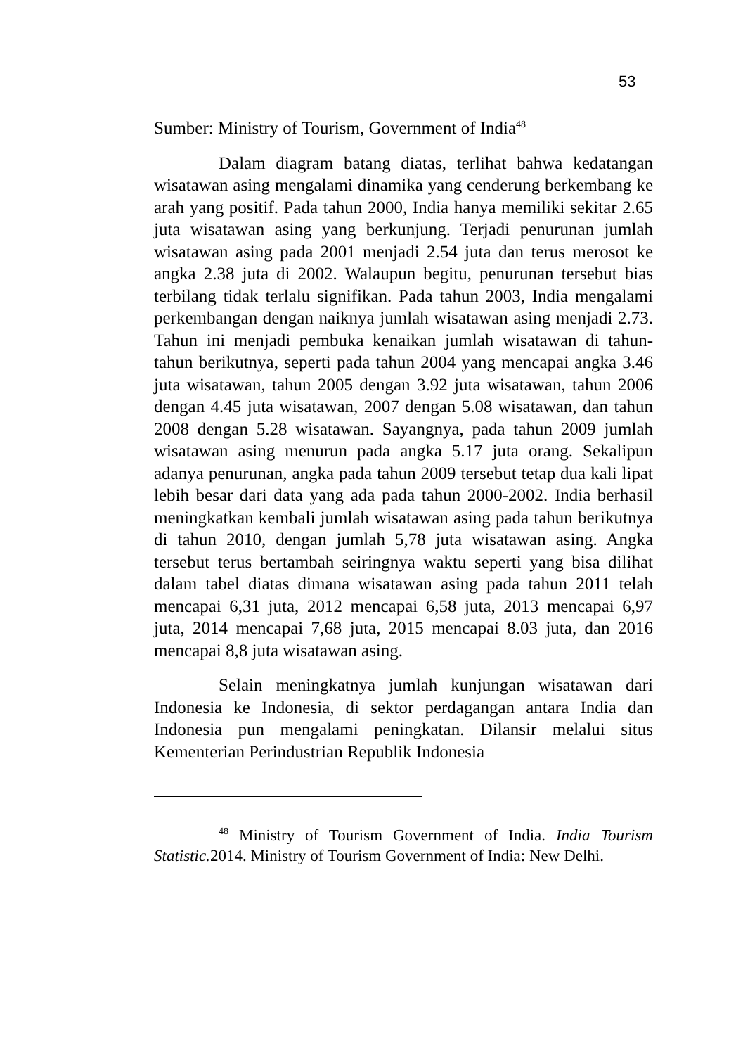53
Sumber: Ministry of Tourism, Government of India<sup>48</sup>
Dalam diagram batang diatas, terlihat bahwa kedatangan wisatawan asing mengalami dinamika yang cenderung berkembang ke arah yang positif. Pada tahun 2000, India hanya memiliki sekitar 2.65 juta wisatawan asing yang berkunjung. Terjadi penurunan jumlah wisatawan asing pada 2001 menjadi 2.54 juta dan terus merosot ke angka 2.38 juta di 2002. Walaupun begitu, penurunan tersebut bias terbilang tidak terlalu signifikan. Pada tahun 2003, India mengalami perkembangan dengan naiknya jumlah wisatawan asing menjadi 2.73. Tahun ini menjadi pembuka kenaikan jumlah wisatawan di tahun-tahun berikutnya, seperti pada tahun 2004 yang mencapai angka 3.46 juta wisatawan, tahun 2005 dengan 3.92 juta wisatawan, tahun 2006 dengan 4.45 juta wisatawan, 2007 dengan 5.08 wisatawan, dan tahun 2008 dengan 5.28 wisatawan. Sayangnya, pada tahun 2009 jumlah wisatawan asing menurun pada angka 5.17 juta orang. Sekalipun adanya penurunan, angka pada tahun 2009 tersebut tetap dua kali lipat lebih besar dari data yang ada pada tahun 2000-2002. India berhasil meningkatkan kembali jumlah wisatawan asing pada tahun berikutnya di tahun 2010, dengan jumlah 5,78 juta wisatawan asing. Angka tersebut terus bertambah seiringnya waktu seperti yang bisa dilihat dalam tabel diatas dimana wisatawan asing pada tahun 2011 telah mencapai 6,31 juta, 2012 mencapai 6,58 juta, 2013 mencapai 6,97 juta, 2014 mencapai 7,68 juta, 2015 mencapai 8.03 juta, dan 2016 mencapai 8,8 juta wisatawan asing.
Selain meningkatnya jumlah kunjungan wisatawan dari Indonesia ke Indonesia, di sektor perdagangan antara India dan Indonesia pun mengalami peningkatan. Dilansir melalui situs Kementerian Perindustrian Republik Indonesia
<sup>48</sup> Ministry of Tourism Government of India. India Tourism Statistic. 2014. Ministry of Tourism Government of India: New Delhi.